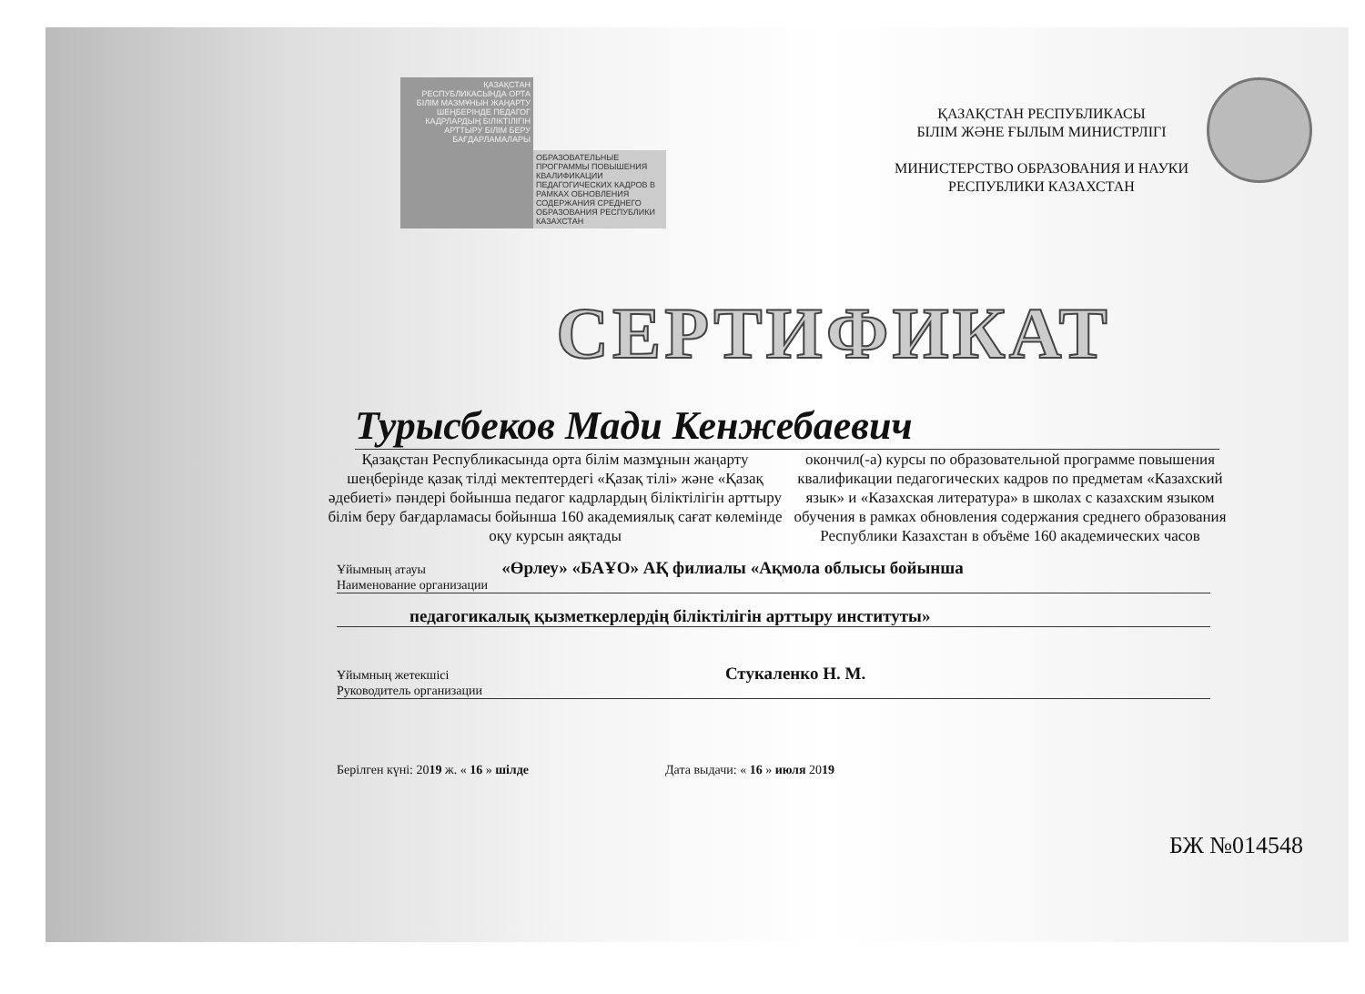ҚАЗАҚСТАН РЕСПУБЛИКАСЫНДА ОРТА БІЛІМ МАЗМҰНЫН ЖАҢАРТУ ШЕҢБЕРІНДЕ ПЕДАГОГ КАДРЛАРДЫҢ БІЛІКТІЛІГІН АРТТЫРУ БІЛІМ БЕРУ БАҒДАРЛАМАЛАРЫ
ОБРАЗОВАТЕЛЬНЫЕ ПРОГРАММЫ ПОВЫШЕНИЯ КВАЛИФИКАЦИИ ПЕДАГОГИЧЕСКИХ КАДРОВ В РАМКАХ ОБНОВЛЕНИЯ СОДЕРЖАНИЯ СРЕДНЕГО ОБРАЗОВАНИЯ РЕСПУБЛИКИ КАЗАХСТАН
ҚАЗАҚСТАН РЕСПУБЛИКАСЫ
БІЛІМ ЖӘНЕ ҒЫЛЫМ МИНИСТРЛІГІ
МИНИСТЕРСТВО ОБРАЗОВАНИЯ И НАУКИ
РЕСПУБЛИКИ КАЗАХСТАН
СЕРТИФИКАТ
Турысбеков Мади Кенжебаевич
Қазақстан Республикасында орта білім мазмұнын жаңарту шеңберінде қазақ тілді мектептердегі «Қазақ тілі» және «Қазақ әдебиеті» пәндері бойынша педагог кадрлардың біліктілігін арттыру білім беру бағдарламасы бойынша 160 академиялық сағат көлемінде оқу курсын аяқтады
окончил(-а) курсы по образовательной программе повышения квалификации педагогических кадров по предметам «Казахский язык» и «Казахская литература» в школах с казахским языком обучения в рамках обновления содержания среднего образования Республики Казахстан в объёме 160 академических часов
Ұйымның атауы «Өрлеу» «БАҰО» АҚ филиалы «Ақмола облысы бойынша
Наименование организации
педагогикалық қызметкерлердің біліктілігін арттыру институты»
Ұйымның жетекшісі Стукаленко Н. М.
Руководитель организации
Берілген күні: 2019 ж. « 16 » шілде Дата выдачи: « 16 » июля 2019
БЖ №014548